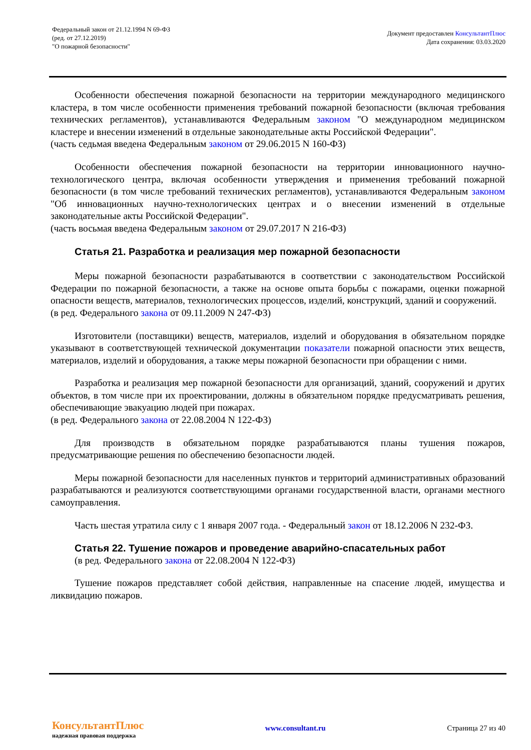Федеральный закон от 21.12.1994 N 69-ФЗ
(ред. от 27.12.2019)
"О пожарной безопасности"
Документ предоставлен КонсультантПлюс
Дата сохранения: 03.03.2020
Особенности обеспечения пожарной безопасности на территории международного медицинского кластера, в том числе особенности применения требований пожарной безопасности (включая требования технических регламентов), устанавливаются Федеральным законом "О международном медицинском кластере и внесении изменений в отдельные законодательные акты Российской Федерации".
(часть седьмая введена Федеральным законом от 29.06.2015 N 160-ФЗ)
Особенности обеспечения пожарной безопасности на территории инновационного научно-технологического центра, включая особенности утверждения и применения требований пожарной безопасности (в том числе требований технических регламентов), устанавливаются Федеральным законом "Об инновационных научно-технологических центрах и о внесении изменений в отдельные законодательные акты Российской Федерации".
(часть восьмая введена Федеральным законом от 29.07.2017 N 216-ФЗ)
Статья 21. Разработка и реализация мер пожарной безопасности
Меры пожарной безопасности разрабатываются в соответствии с законодательством Российской Федерации по пожарной безопасности, а также на основе опыта борьбы с пожарами, оценки пожарной опасности веществ, материалов, технологических процессов, изделий, конструкций, зданий и сооружений.
(в ред. Федерального закона от 09.11.2009 N 247-ФЗ)
Изготовители (поставщики) веществ, материалов, изделий и оборудования в обязательном порядке указывают в соответствующей технической документации показатели пожарной опасности этих веществ, материалов, изделий и оборудования, а также меры пожарной безопасности при обращении с ними.
Разработка и реализация мер пожарной безопасности для организаций, зданий, сооружений и других объектов, в том числе при их проектировании, должны в обязательном порядке предусматривать решения, обеспечивающие эвакуацию людей при пожарах.
(в ред. Федерального закона от 22.08.2004 N 122-ФЗ)
Для производств в обязательном порядке разрабатываются планы тушения пожаров, предусматривающие решения по обеспечению безопасности людей.
Меры пожарной безопасности для населенных пунктов и территорий административных образований разрабатываются и реализуются соответствующими органами государственной власти, органами местного самоуправления.
Часть шестая утратила силу с 1 января 2007 года. - Федеральный закон от 18.12.2006 N 232-ФЗ.
Статья 22. Тушение пожаров и проведение аварийно-спасательных работ
(в ред. Федерального закона от 22.08.2004 N 122-ФЗ)
Тушение пожаров представляет собой действия, направленные на спасение людей, имущества и ликвидацию пожаров.
КонсультантПлюс
надежная правовая поддержка
www.consultant.ru Страница 27 из 40